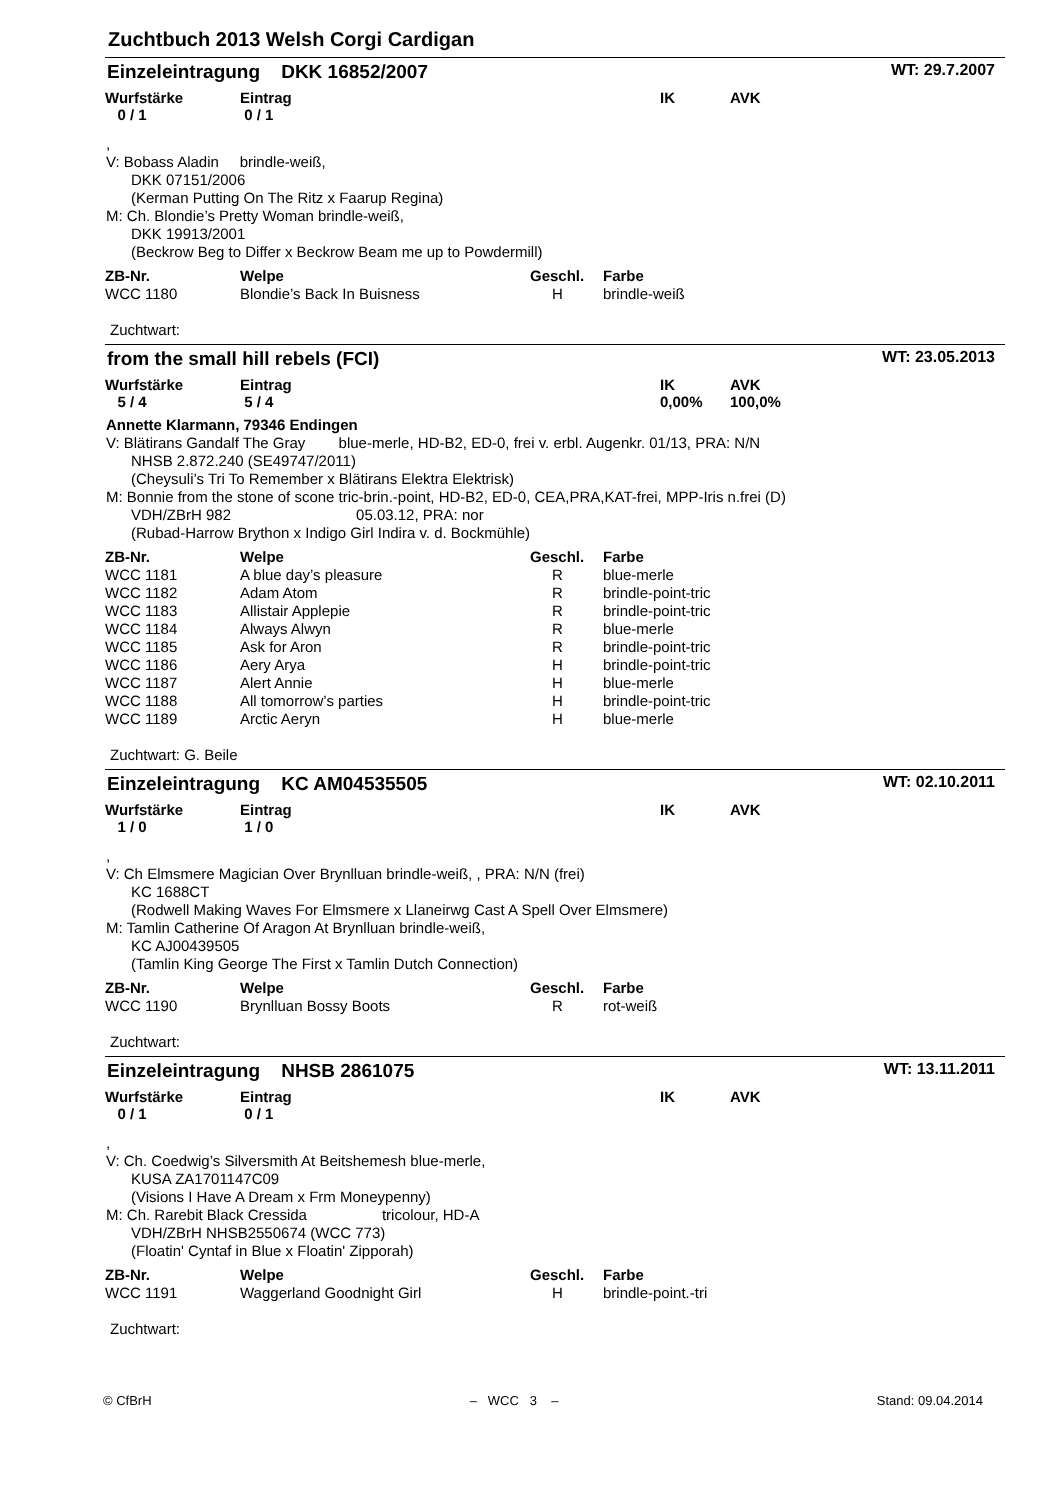Zuchtbuch 2013 Welsh Corgi Cardigan
Einzeleintragung DKK 16852/2007 WT: 29.7.2007
Wurfstärke
0 / 1
Eintrag
0 / 1
IK
AVK
,
V: Bobass Aladin brindle-weiß,
DKK 07151/2006
(Kerman Putting On The Ritz x Faarup Regina)
M: Ch. Blondie’s Pretty Woman brindle-weiß,
DKK 19913/2001
(Beckrow Beg to Differ x Beckrow Beam me up to Powdermill)
| ZB-Nr. | Welpe | Geschl. | Farbe |
| --- | --- | --- | --- |
| WCC 1180 | Blondie’s Back In Buisness | H | brindle-weiß |
Zuchtwart:
from the small hill rebels (FCI) WT: 23.05.2013
Wurfstärke
5 / 4
Eintrag
5 / 4
IK
0,00%
AVK
100,0%
Annette Klarmann, 79346 Endingen
V: Blätirans Gandalf The Gray blue-merle, HD-B2, ED-0, frei v. erbl. Augenkr. 01/13, PRA: N/N
NHSB 2.872.240 (SE49747/2011)
(Cheysuli’s Tri To Remember x Blätirans Elektra Elektrisk)
M: Bonnie from the stone of scone tric-brin.-point, HD-B2, ED-0, CEA,PRA,KAT-frei, MPP-Iris n.frei (D)
VDH/ZBrH 982 05.03.12, PRA: nor
(Rubad-Harrow Brython x Indigo Girl Indira v. d. Bockmühle)
| ZB-Nr. | Welpe | Geschl. | Farbe |
| --- | --- | --- | --- |
| WCC 1181 | A blue day’s pleasure | R | blue-merle |
| WCC 1182 | Adam Atom | R | brindle-point-tric |
| WCC 1183 | Allistair Applepie | R | brindle-point-tric |
| WCC 1184 | Always Alwyn | R | blue-merle |
| WCC 1185 | Ask for Aron | R | brindle-point-tric |
| WCC 1186 | Aery Arya | H | brindle-point-tric |
| WCC 1187 | Alert Annie | H | blue-merle |
| WCC 1188 | All tomorrow’s parties | H | brindle-point-tric |
| WCC 1189 | Arctic Aeryn | H | blue-merle |
Zuchtwart: G. Beile
Einzeleintragung KC AM04535505 WT: 02.10.2011
Wurfstärke
1 / 0
Eintrag
1 / 0
IK
AVK
,
V: Ch Elmsmere Magician Over Brynlluan brindle-weiß, , PRA: N/N (frei)
KC 1688CT
(Rodwell Making Waves For Elmsmere x Llaneirwg Cast A Spell Over Elmsmere)
M: Tamlin Catherine Of Aragon At Brynlluan brindle-weiß,
KC AJ00439505
(Tamlin King George The First x Tamlin Dutch Connection)
| ZB-Nr. | Welpe | Geschl. | Farbe |
| --- | --- | --- | --- |
| WCC 1190 | Brynlluan Bossy Boots | R | rot-weiß |
Zuchtwart:
Einzeleintragung NHSB 2861075 WT: 13.11.2011
Wurfstärke
0 / 1
Eintrag
0 / 1
IK
AVK
,
V: Ch. Coedwig’s Silversmith At Beitshemesh blue-merle,
KUSA ZA1701147C09
(Visions I Have A Dream x Frm Moneypenny)
M: Ch. Rarebit Black Cressida tricolour, HD-A
VDH/ZBrH NHSB2550674 (WCC 773)
(Floatin' Cyntaf in Blue x Floatin' Zipporah)
| ZB-Nr. | Welpe | Geschl. | Farbe |
| --- | --- | --- | --- |
| WCC 1191 | Waggerland Goodnight Girl | H | brindle-point.-tri |
Zuchtwart:
© CfBrH – WCC 3 – Stand: 09.04.2014